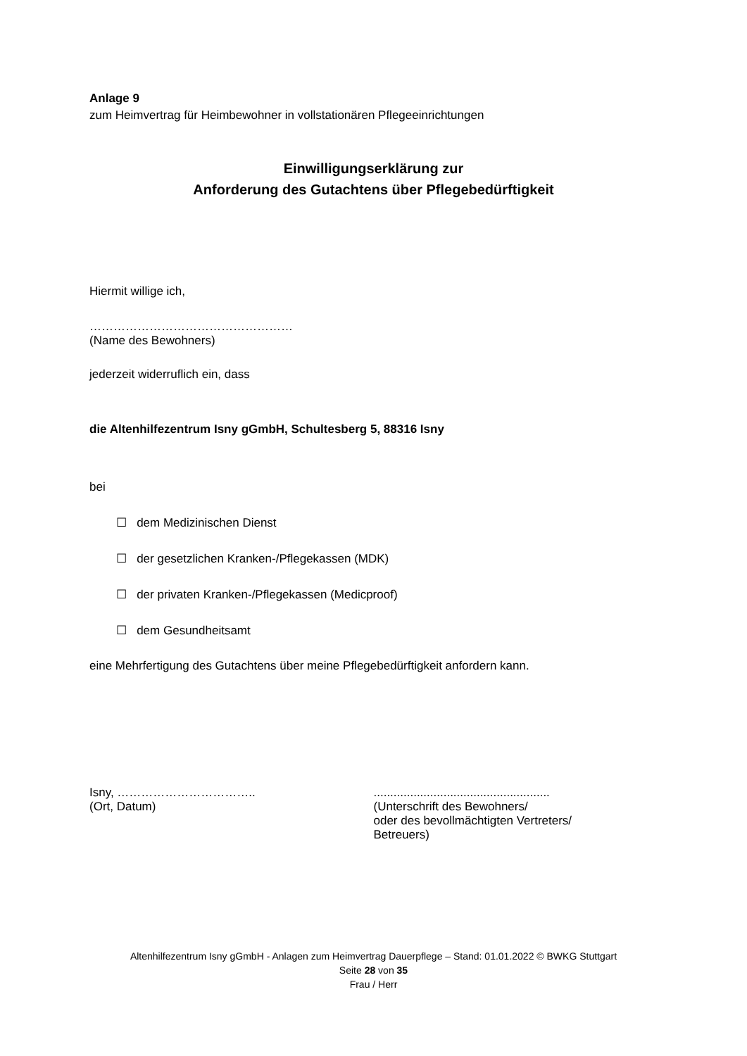Anlage 9
zum Heimvertrag für Heimbewohner in vollstationären Pflegeeinrichtungen
Einwilligungserklärung zur
Anforderung des Gutachtens über Pflegebedürftigkeit
Hiermit willige ich,
……………………………………………
(Name des Bewohners)
jederzeit widerruflich ein, dass
die Altenhilfezentrum Isny gGmbH, Schultesberg 5, 88316 Isny
bei
☐ dem Medizinischen Dienst
☐ der gesetzlichen Kranken-/Pflegekassen (MDK)
☐ der privaten Kranken-/Pflegekassen (Medicproof)
☐ dem Gesundheitsamt
eine Mehrfertigung des Gutachtens über meine Pflegebedürftigkeit anfordern kann.
Isny, ……………………………..
(Ort, Datum)
.....................................................
(Unterschrift des Bewohners/
oder des bevollmächtigten Vertreters/
Betreuers)
Altenhilfezentrum Isny gGmbH - Anlagen zum Heimvertrag Dauerpflege – Stand: 01.01.2022 © BWKG Stuttgart
Seite 28 von 35
Frau / Herr